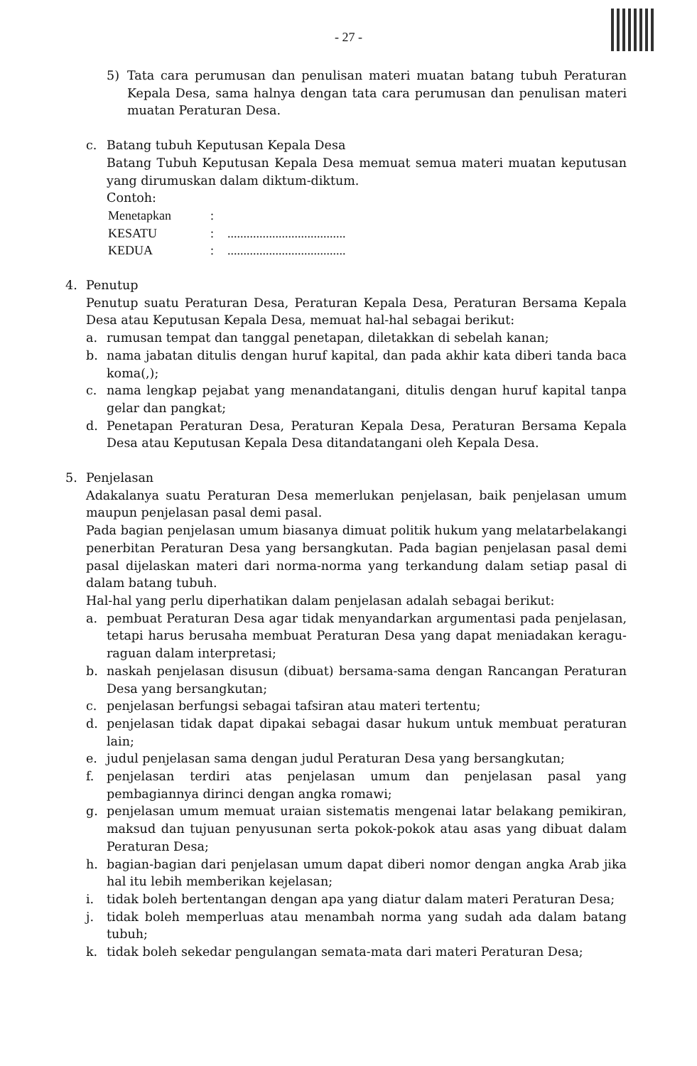- 27 -
5) Tata cara perumusan dan penulisan materi muatan batang tubuh Peraturan Kepala Desa, sama halnya dengan tata cara perumusan dan penulisan materi muatan Peraturan Desa.
c. Batang tubuh Keputusan Kepala Desa
Batang Tubuh Keputusan Kepala Desa memuat semua materi muatan keputusan yang dirumuskan dalam diktum-diktum.
Contoh:
| Menetapkan | : | |
| KESATU | : | ..................................... |
| KEDUA | : | ..................................... |
4. Penutup
Penutup suatu Peraturan Desa, Peraturan Kepala Desa, Peraturan Bersama Kepala Desa atau Keputusan Kepala Desa, memuat hal-hal sebagai berikut:
a. rumusan tempat dan tanggal penetapan, diletakkan di sebelah kanan;
b. nama jabatan ditulis dengan huruf kapital, dan pada akhir kata diberi tanda baca koma(,);
c. nama lengkap pejabat yang menandatangani, ditulis dengan huruf kapital tanpa gelar dan pangkat;
d. Penetapan Peraturan Desa, Peraturan Kepala Desa, Peraturan Bersama Kepala Desa atau Keputusan Kepala Desa ditandatangani oleh Kepala Desa.
5. Penjelasan
Adakalanya suatu Peraturan Desa memerlukan penjelasan, baik penjelasan umum maupun penjelasan pasal demi pasal.
Pada bagian penjelasan umum biasanya dimuat politik hukum yang melatarbelakangi penerbitan Peraturan Desa yang bersangkutan. Pada bagian penjelasan pasal demi pasal dijelaskan materi dari norma-norma yang terkandung dalam setiap pasal di dalam batang tubuh.
Hal-hal yang perlu diperhatikan dalam penjelasan adalah sebagai berikut:
a. pembuat Peraturan Desa agar tidak menyandarkan argumentasi pada penjelasan, tetapi harus berusaha membuat Peraturan Desa yang dapat meniadakan keragu-raguan dalam interpretasi;
b. naskah penjelasan disusun (dibuat) bersama-sama dengan Rancangan Peraturan Desa yang bersangkutan;
c. penjelasan berfungsi sebagai tafsiran atau materi tertentu;
d. penjelasan tidak dapat dipakai sebagai dasar hukum untuk membuat peraturan lain;
e. judul penjelasan sama dengan judul Peraturan Desa yang bersangkutan;
f. penjelasan terdiri atas penjelasan umum dan penjelasan pasal yang pembagiannya dirinci dengan angka romawi;
g. penjelasan umum memuat uraian sistematis mengenai latar belakang pemikiran, maksud dan tujuan penyusunan serta pokok-pokok atau asas yang dibuat dalam Peraturan Desa;
h. bagian-bagian dari penjelasan umum dapat diberi nomor dengan angka Arab jika hal itu lebih memberikan kejelasan;
i. tidak boleh bertentangan dengan apa yang diatur dalam materi Peraturan Desa;
j. tidak boleh memperluas atau menambah norma yang sudah ada dalam batang tubuh;
k. tidak boleh sekedar pengulangan semata-mata dari materi Peraturan Desa;